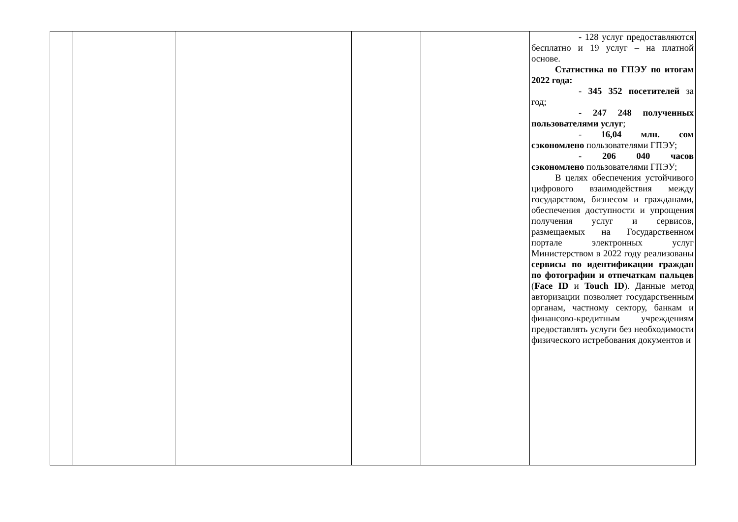| | | | | | - 128 услуг предоставляются бесплатно и 19 услуг – на платной основе. Статистика по ГПЭУ по итогам 2022 года: - 345 352 посетителей за год; - 247 248 полученных пользователями услуг ; - 16,04 млн. сом сэкономлено пользователями ГПЭУ; - 206 040 часов сэкономлено пользователями ГПЭУ; В целях обеспечения устойчивого цифрового взаимодействия между государством, бизнесом и гражданами, обеспечения доступности и упрощения получения услуг и сервисов, размещаемых на Государственном портале электронных услуг Министерством в 2022 году реализованы сервисы по идентификации граждан по фотографии и отпечаткам пальцев ( Face ID и Touch ID ). Данные метод авторизации позволяет государственным органам, частному сектору, банкам и финансово-кредитным учреждениям предоставлять услуги без необходимости физического истребования документов и |